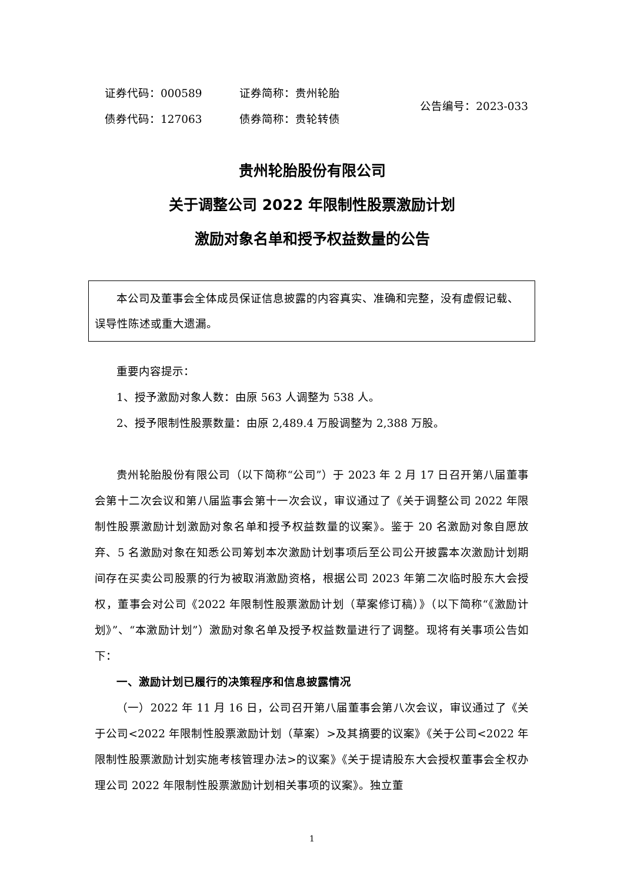| 证券代码：000589 | 证券简称：贵州轮胎 | 公告编号：2023-033 |
| 债券代码：127063 | 债券简称：贵轮转债 | |
贵州轮胎股份有限公司
关于调整公司 2022 年限制性股票激励计划
激励对象名单和授予权益数量的公告
本公司及董事会全体成员保证信息披露的内容真实、准确和完整，没有虚假记载、误导性陈述或重大遗漏。
重要内容提示：
1、授予激励对象人数：由原 563 人调整为 538 人。
2、授予限制性股票数量：由原 2,489.4 万股调整为 2,388 万股。
贵州轮胎股份有限公司（以下简称“公司”）于 2023 年 2 月 17 日召开第八届董事会第十二次会议和第八届监事会第十一次会议，审议通过了《关于调整公司 2022 年限制性股票激励计划激励对象名单和授予权益数量的议案》。鉴于 20 名激励对象自愿放弃、5 名激励对象在知悉公司筹划本次激励计划事项后至公司公开披露本次激励计划期间存在买卖公司股票的行为被取消激励资格，根据公司 2023 年第二次临时股东大会授权，董事会对公司《2022 年限制性股票激励计划（草案修订稿）》（以下简称“《激励计划》”、“本激励计划”）激励对象名单及授予权益数量进行了调整。现将有关事项公告如下：
一、激励计划已履行的决策程序和信息披露情况
（一）2022 年 11 月 16 日，公司召开第八届董事会第八次会议，审议通过了《关于公司<2022 年限制性股票激励计划（草案）>及其摘要的议案》《关于公司<2022 年限制性股票激励计划实施考核管理办法>的议案》《关于提请股东大会授权董事会全权办理公司 2022 年限制性股票激励计划相关事项的议案》。独立董
1